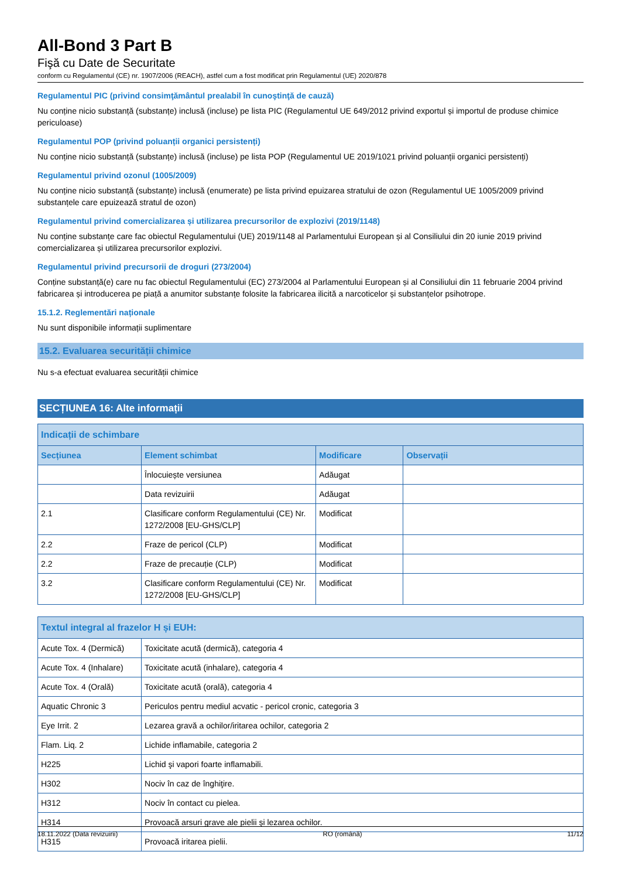All-Bond 3 Part B
Fişă cu Date de Securitate
conform cu Regulamentul (CE) nr. 1907/2006 (REACH), astfel cum a fost modificat prin Regulamentul (UE) 2020/878
Regulamentul PIC (privind consimţământul prealabil în cunoştinţă de cauză)
Nu conține nicio substanță (substanțe) inclusă (incluse) pe lista PIC (Regulamentul UE 649/2012 privind exportul și importul de produse chimice periculoase)
Regulamentul POP (privind poluanții organici persistenți)
Nu conține nicio substanță (substanțe) inclusă (incluse) pe lista POP (Regulamentul UE 2019/1021 privind poluanții organici persistenți)
Regulamentul privind ozonul (1005/2009)
Nu conține nicio substanță (substanțe) inclusă (enumerate) pe lista privind epuizarea stratului de ozon (Regulamentul UE 1005/2009 privind substanțele care epuizează stratul de ozon)
Regulamentul privind comercializarea și utilizarea precursorilor de explozivi (2019/1148)
Nu conține substanțe care fac obiectul Regulamentului (UE) 2019/1148 al Parlamentului European și al Consiliului din 20 iunie 2019 privind comercializarea și utilizarea precursorilor explozivi.
Regulamentul privind precursorii de droguri (273/2004)
Conține substanță(e) care nu fac obiectul Regulamentului (EC) 273/2004 al Parlamentului European și al Consiliului din 11 februarie 2004 privind fabricarea și introducerea pe piață a anumitor substanțe folosite la fabricarea ilicită a narcoticelor și substanțelor psihotrope.
15.1.2. Reglementări naționale
Nu sunt disponibile informații suplimentare
15.2. Evaluarea securității chimice
Nu s-a efectuat evaluarea securității chimice
SECȚIUNEA 16: Alte informații
| Indicații de schimbare | | | |
| --- | --- | --- | --- |
| Secțiunea | Element schimbat | Modificare | Observații |
| | Înlocuiește versiunea | Adăugat | |
| | Data revizuirii | Adăugat | |
| 2.1 | Clasificare conform Regulamentului (CE) Nr. 1272/2008 [EU-GHS/CLP] | Modificat | |
| 2.2 | Fraze de pericol (CLP) | Modificat | |
| 2.2 | Fraze de precauție (CLP) | Modificat | |
| 3.2 | Clasificare conform Regulamentului (CE) Nr. 1272/2008 [EU-GHS/CLP] | Modificat | |
| Textul integral al frazelor H și EUH: | |
| --- | --- |
| Acute Tox. 4 (Dermică) | Toxicitate acută (dermică), categoria 4 |
| Acute Tox. 4 (Inhalare) | Toxicitate acută (inhalare), categoria 4 |
| Acute Tox. 4 (Orală) | Toxicitate acută (orală), categoria 4 |
| Aquatic Chronic 3 | Periculos pentru mediul acvatic - pericol cronic, categoria 3 |
| Eye Irrit. 2 | Lezarea gravă a ochilor/iritarea ochilor, categoria 2 |
| Flam. Liq. 2 | Lichide inflamabile, categoria 2 |
| H225 | Lichid şi vapori foarte inflamabili. |
| H302 | Nociv în caz de înghiţire. |
| H312 | Nociv în contact cu pielea. |
| H314 | Provoacă arsuri grave ale pielii şi lezarea ochilor. |
| H315 | Provoacă iritarea pielii. |
18.11.2022 (Data revizuirii) RO (română) 11/12